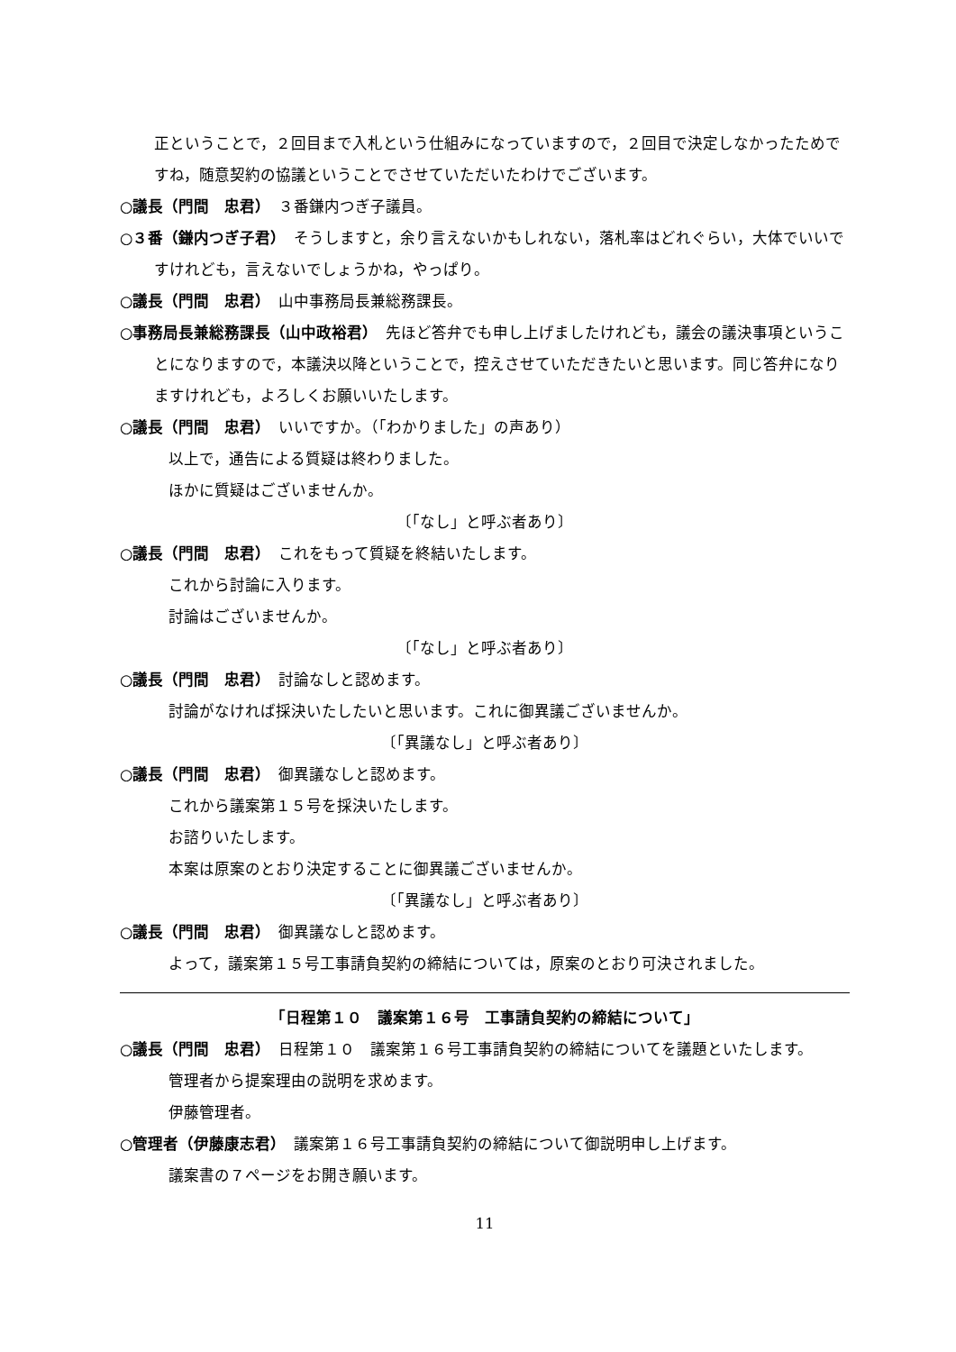正ということで，２回目まで入札という仕組みになっていますので，２回目で決定しなかったためですね，随意契約の協議ということでさせていただいたわけでございます。
○議長（門間　忠君）　３番鎌内つぎ子議員。
○３番（鎌内つぎ子君）　そうしますと，余り言えないかもしれない，落札率はどれぐらい，大体でいいですけれども，言えないでしょうかね，やっぱり。
○議長（門間　忠君）　山中事務局長兼総務課長。
○事務局長兼総務課長（山中政裕君）　先ほど答弁でも申し上げましたけれども，議会の議決事項ということになりますので，本議決以降ということで，控えさせていただきたいと思います。同じ答弁になりますけれども，よろしくお願いいたします。
○議長（門間　忠君）　いいですか。（「わかりました」の声あり）
以上で，通告による質疑は終わりました。
ほかに質疑はございませんか。
〔「なし」と呼ぶ者あり〕
○議長（門間　忠君）　これをもって質疑を終結いたします。
これから討論に入ります。
討論はございませんか。
〔「なし」と呼ぶ者あり〕
○議長（門間　忠君）　討論なしと認めます。
討論がなければ採決いたしたいと思います。これに御異議ございませんか。
〔「異議なし」と呼ぶ者あり〕
○議長（門間　忠君）　御異議なしと認めます。
これから議案第１５号を採決いたします。
お諮りいたします。
本案は原案のとおり決定することに御異議ございませんか。
〔「異議なし」と呼ぶ者あり〕
○議長（門間　忠君）　御異議なしと認めます。
よって，議案第１５号工事請負契約の締結については，原案のとおり可決されました。
「日程第１０　議案第１６号　工事請負契約の締結について」
○議長（門間　忠君）　日程第１０　議案第１６号工事請負契約の締結についてを議題といたします。
管理者から提案理由の説明を求めます。
伊藤管理者。
○管理者（伊藤康志君）　議案第１６号工事請負契約の締結について御説明申し上げます。
議案書の７ページをお開き願います。
11